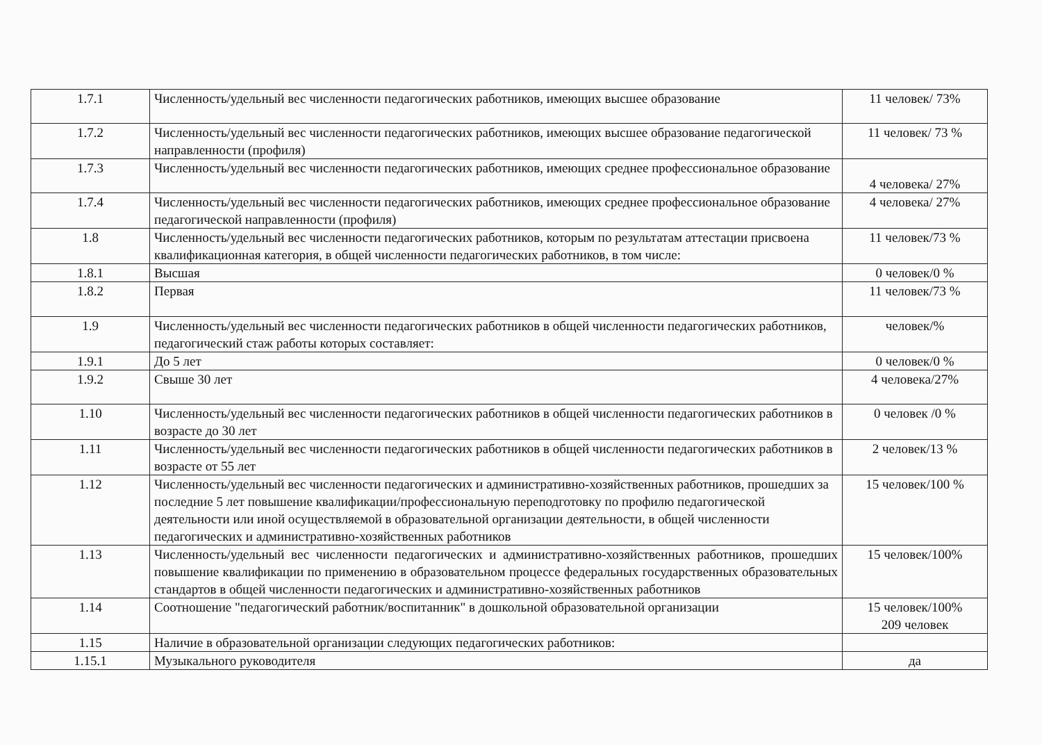| 1.7.1 | Численность/удельный вес численности педагогических работников, имеющих высшее образование | 11 человек/ 73% |
| 1.7.2 | Численность/удельный вес численности педагогических работников, имеющих высшее образование педагогической направленности (профиля) | 11 человек/ 73 % |
| 1.7.3 | Численность/удельный вес численности педагогических работников, имеющих среднее профессиональное образование | 4 человека/ 27% |
| 1.7.4 | Численность/удельный вес численности педагогических работников, имеющих среднее профессиональное образование педагогической направленности (профиля) | 4 человека/ 27% |
| 1.8 | Численность/удельный вес численности педагогических работников, которым по результатам аттестации присвоена квалификационная категория, в общей численности педагогических работников, в том числе: | 11 человек/73 % |
| 1.8.1 | Высшая | 0 человек/0 % |
| 1.8.2 | Первая | 11 человек/73 % |
| 1.9 | Численность/удельный вес численности педагогических работников в общей численности педагогических работников, педагогический стаж работы которых составляет: | человек/% |
| 1.9.1 | До 5 лет | 0 человек/0 % |
| 1.9.2 | Свыше 30 лет | 4 человека/27% |
| 1.10 | Численность/удельный вес численности педагогических работников в общей численности педагогических работников в возрасте до 30 лет | 0 человек /0 % |
| 1.11 | Численность/удельный вес численности педагогических работников в общей численности педагогических работников в возрасте от 55 лет | 2 человек/13 % |
| 1.12 | Численность/удельный вес численности педагогических и административно-хозяйственных работников, прошедших за последние 5 лет повышение квалификации/профессиональную переподготовку по профилю педагогической деятельности или иной осуществляемой в образовательной организации деятельности, в общей численности педагогических и административно-хозяйственных работников | 15 человек/100 % |
| 1.13 | Численность/удельный вес численности педагогических и административно-хозяйственных работников, прошедших повышение квалификации по применению в образовательном процессе федеральных государственных образовательных стандартов в общей численности педагогических и административно-хозяйственных работников | 15 человек/100% |
| 1.14 | Соотношение "педагогический работник/воспитанник" в дошкольной образовательной организации | 15 человек/100% 209 человек |
| 1.15 | Наличие в образовательной организации следующих педагогических работников: | |
| 1.15.1 | Музыкального руководителя | да |